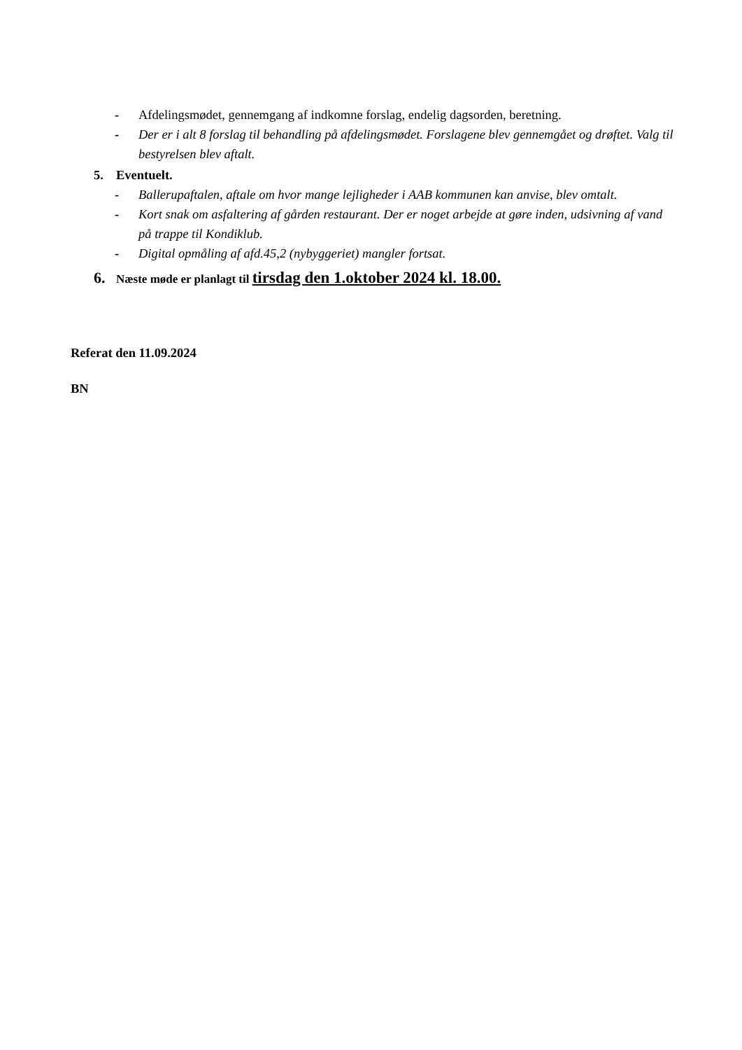- Afdelingsmødet, gennemgang af indkomne forslag, endelig dagsorden, beretning.
- Der er i alt 8 forslag til behandling på afdelingsmødet. Forslagene blev gennemgået og drøftet. Valg til bestyrelsen blev aftalt.
5. Eventuelt.
- Ballerupaftalen, aftale om hvor mange lejligheder i AAB kommunen kan anvise, blev omtalt.
- Kort snak om asfaltering af gården restaurant. Der er noget arbejde at gøre inden, udsivning af vand på trappe til Kondiklub.
- Digital opmåling af afd.45,2 (nybyggeriet) mangler fortsat.
6. Næste møde er planlagt til tirsdag den 1.oktober 2024 kl. 18.00.
Referat den 11.09.2024
BN